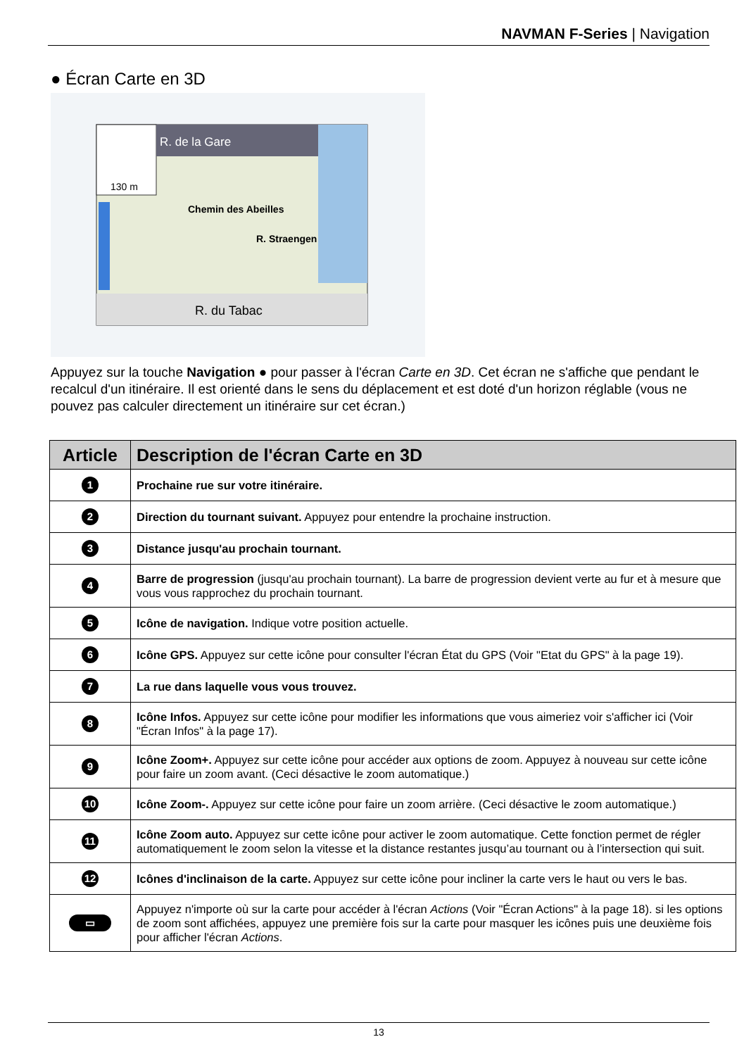NAVMAN F-Series | Navigation
● Écran Carte en 3D
R. de la Gare
130 m
Chemin des Abeilles
R. Straengen
R. du Tabac
Appuyez sur la touche Navigation ● pour passer à l'écran Carte en 3D. Cet écran ne s'affiche que pendant le recalcul d'un itinéraire. Il est orienté dans le sens du déplacement et est doté d'un horizon réglable (vous ne pouvez pas calculer directement un itinéraire sur cet écran.)
| Article | Description de l'écran Carte en 3D |
| --- | --- |
| 1 | Prochaine rue sur votre itinéraire. |
| 2 | Direction du tournant suivant. Appuyez pour entendre la prochaine instruction. |
| 3 | Distance jusqu'au prochain tournant. |
| 4 | Barre de progression (jusqu'au prochain tournant). La barre de progression devient verte au fur et à mesure que vous vous rapprochez du prochain tournant. |
| 5 | Icône de navigation. Indique votre position actuelle. |
| 6 | Icône GPS. Appuyez sur cette icône pour consulter l'écran État du GPS (Voir "Etat du GPS" à la page 19). |
| 7 | La rue dans laquelle vous vous trouvez. |
| 8 | Icône Infos. Appuyez sur cette icône pour modifier les informations que vous aimeriez voir s'afficher ici (Voir "Écran Infos" à la page 17). |
| 9 | Icône Zoom+. Appuyez sur cette icône pour accéder aux options de zoom. Appuyez à nouveau sur cette icône pour faire un zoom avant. (Ceci désactive le zoom automatique.) |
| 10 | Icône Zoom-. Appuyez sur cette icône pour faire un zoom arrière. (Ceci désactive le zoom automatique.) |
| 11 | Icône Zoom auto. Appuyez sur cette icône pour activer le zoom automatique. Cette fonction permet de régler automatiquement le zoom selon la vitesse et la distance restantes jusqu’au tournant ou à l’intersection qui suit. |
| 12 | Icônes d'inclinaison de la carte. Appuyez sur cette icône pour incliner la carte vers le haut ou vers le bas. |
| ▭ | Appuyez n'importe où sur la carte pour accéder à l'écran Actions (Voir "Écran Actions" à la page 18). si les options de zoom sont affichées, appuyez une première fois sur la carte pour masquer les icônes puis une deuxième fois pour afficher l'écran Actions . |
13